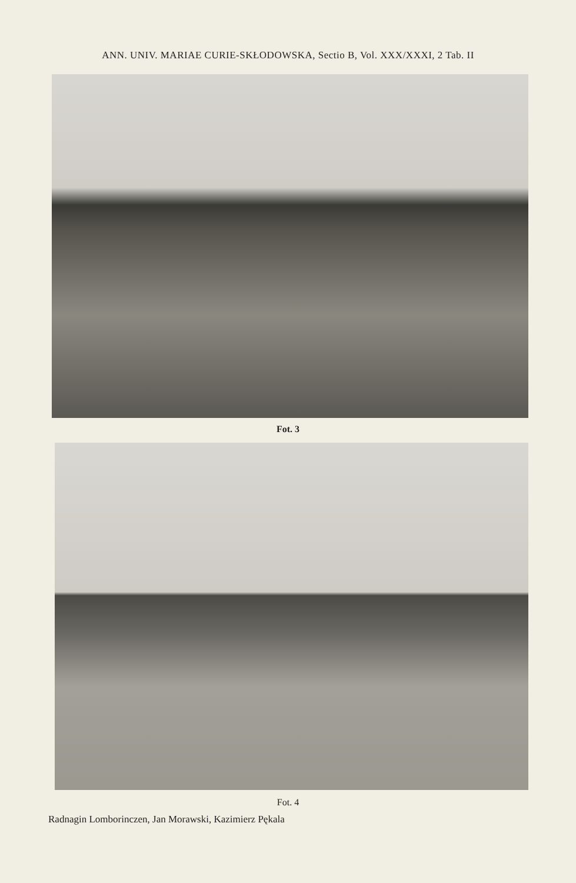ANN. UNIV. MARIAE CURIE-SKŁODOWSKA, Sectio B, Vol. XXX/XXXI, 2 Tab. II
Fot. 3
Fot. 4
Radnagin Lomborinczen, Jan Morawski, Kazimierz Pękala